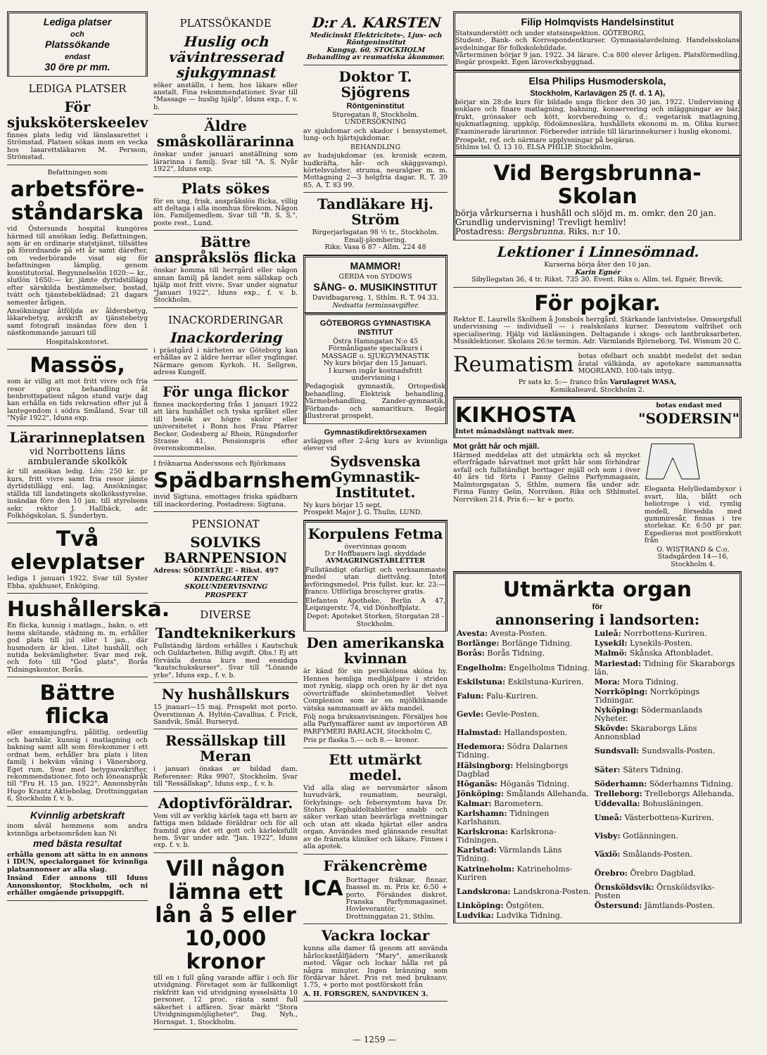Lediga platser
och
Platssökande
endast
30 öre pr mm.
LEDIGA PLATSER
För sjuksköterskeelev
finnes plats ledig vid länslasarettet i Strömstad. Platsen sökas inom en vecka hos lasarettsläkaren M. Persson, Strömstad.
Befattningen som
arbetsföre-ståndarska
vid Östersunds hospital kungöres härmed till ansökan ledig. Befattningen, som är en ordinarie statstjänst, tillsättes på förordnande på ett år samt därefter, om vederbörande visat sig för befattningen lämplig, genom konstitutorial. Begynnelselön 1020:— kr., slutlön 1650:— kr. jämte dyrtidstillägg efter särskilda bestämmelser, bostad, tvätt och tjänstebeklädnad; 21 dagars semester årligen.
Ansökningar åtföljda av åldersbetyg, läkarebetyg, avskrift av tjänstebetyg samt fotografi insändas före den 1 nästkommande januari till
Hospitalskontoret.
Massös,
som är villig att mot fritt vivre och fria resor giva behandling åt benbrottspatient någon stund varje dag kan erhålla en tids rekreation efter jul å lantegendom i södra Småland. Svar till "Nyår 1922", Iduns exp.
Lärarinneplatsen
vid Norrbottens läns ambulerande skolkök
är till ansökan ledig. Lön: 250 kr. pr kurs, fritt vivre samt fria resor jämte dyrtidstillägg enl. lag. Ansökningar, ställda till landstingets skolköksstyrelse, insändas före den 10 jan. till styrelsens sekr. rektor J. Hallbäck, adr. Folkhögskolan, S. Sunderbyn.
Två elevplatser
lediga 1 januari 1922. Svar till Syster Ebba, sjukhuset, Enköping.
Hushållerska.
En flicka, kunnig i matlagn., bakn. o. ett hems skötande, städning m. m. erhåller god plats till jul eller 1 jan., där husmodern är klen. Litet hushåll, och nutida bekvämligheter. Svar med rek. och foto till "God plats", Borås Tidningskontor, Borås.
Bättre flicka
eller ensamjungfru, pålitlig, ordentlig och barnkär, kunnig i matlagning och bakning samt allt som förekommer i ett ordnat hem, erhåller bra plats i liten familj i bekväm våning i Vänersborg. Eget rum. Svar med betygsavskrifter, rekommendationer, foto och löneanspråk till "Fru H. 15 jan. 1922", Annonsbyrån Hugo Krantz Aktiebolag, Drottninggatan 6, Stockholm f. v. b.
Kvinnlig arbetskraft
inom såväl hemmens som andra kvinnliga arbetsområden kan Ni
med bästa resultat
erhålla genom att sätta in en annons i IDUN, specialorganet för kvinnliga platsannonser av alla slag.
Insänd Eder annons till Iduns Annonskontor, Stockholm, och ni erhåller omgående prisuppgift.
PLATSSÖKANDE
Huslig och vävintresserad sjukgymnast
söker anställn. i hem, hos läkare eller anstalt. Fina rekommendationer. Svar till "Massage — huslig hjälp", Iduns exp., f. v. b.
Äldre småskollärarinna
önskar under januari anställning som lärarinna i familj. Svar till "A. S. Nyår 1922", Iduns exp.
Plats sökes
för en ung, frisk, anspråkslös flicka, villig att deltaga i alla inomhus förekom. Någon lön. Familjemedlem. Svar till "B. S. S.", poste rest., Lund.
Bättre anspråkslös flicka
önskar komma till herrgård eller någon annan familj på landet som sällskap och hjälp mot fritt vivre. Svar under signatur "Januari 1922", Iduns exp., f. v. b. Stockholm.
INACKORDERINGAR
Inackordering
i prästgård i närheten av Göteborg kan erhållas av 2 äldre herrar eller ynglingar. Närmare genom Kyrkoh. H. Sellgren, adress Kungelf.
För unga flickor
finnes inackordering från 1 januari 1922 att lära hushållet och tyska språket eller till besök av högre skolor eller universitetet i Bonn hos Frau Pfarrer Becker, Godesberg a/ Rhein, Rüngsdorfer Strasse 41. Pensionspris efter överenskommelse.
I fröknarna Anderssons och Björkmans
Spädbarnshem
invid Sigtuna, emottages friska spädbarn till inackordering. Postadress: Sigtuna.
PENSIONAT
SOLVIKS BARNPENSION
Adress: SÖDERTÄLJE - Rikst. 497
KINDERGARTEN SKOLUNDERVISNING
PROSPEKT
DIVERSE
Tandteknikerkurs
Fullständig lärdom erhålles i Kautschuk och Guldarbeten. Billig avgift. Obs.! Ej att förväxla denna kurs med ensidiga "kautschukskurser". Svar till "Lönande yrke", Iduns exp., f. v. b.
Ny hushållskurs
15 jnauari—15 maj. Prospekt mot porto. Överstinnan A. Hyltén-Cavallius, f. Frick, Sandvik, Smål. Burseryd.
Ressällskap till Meran
i januari önskas av bildad dam. Referenser: Riks 9907, Stockholm. Svar till "Ressällskap", Iduns exp., f. v. b.
Adoptivföräldrar.
Vem vill av verklig kärlek taga ett barn av fattiga men bildade föräldrar och för all framtid giva det ett gott och kärleksfullt hem. Svar under adr. "Jan. 1922", Iduns exp. f. v. b.
Vill någon lämna ett lån å 5 eller 10,000 kronor
till en i full gång varande affär i och för utvidgning. Företaget som är fullkomligt riskfritt kan vid utvidgning sysselsätta 10 personer. 12 proc. ränta samt full säkerhet i affären. Svar märkt "Stora Utvidgningsmöjligheter", Dag. Nyh., Hornsgat. 1, Stockholm.
D:r A. KARSTEN
Medicinskt Elektricitets-, Ljus- och Röntgeninstitut
Kungsg. 60, STOCKHOLM
Behandling av reumatiska åkommor.
Doktor T. Sjögrens
Röntgeninstitut
Sturegatan 8, Stockholm.
UNDERSÖKNING
av sjukdomar och skador i bensystemet, lung- och hjärtsjukdomar.
BEHANDLING
av hudsjukdomar (ss. kronisk eczem, hudkräfta, hår- och skäggsvamp), körtelsvulster, struma, neuralgier m. m. Mottagning 2—3 helgfria dagar. R. T. 39 85. A. T. 83 99.
Tandläkare Hj. Ström
Birgerjarlsgatan 98 ½ tr., Stockholm.
Emalj-plombering.
Riks: Vasa 6 87 - Allm. 224 48
MAMMOR!
GERDA von SYDOWS
SÅNG- o. MUSIKINSTITUT
Davidbagaresg. 1, Sthlm. R. T. 94 33.
Nedsatta terminsavgifter.
GÖTEBORGS GYMNASTISKA INSTITUT
Östra Hamngatan N:o 45
Förmånligaste specialkurs i
MASSAGE o. SJUKGYMNASTIK
Ny kurs börjar den 15 Januari.
I kursen ingår kostnadsfritt undervisning i
Pedagogisk gymnastik, Ortopedisk behandling, Elektrisk behandling, Värmebehandling, Zander-gymnastik, Förbands- och samaritkurs. Begär illustrerat prospekt.
Gymnastikdirektörsexamen
avlägges efter 2-årig kurs av kvinnliga elever vid
Sydsvenska Gymnastik-Institutet.
Ny kurs börjar 15 sept.
Prospekt Major J. G. Thulin, LUND.
Korpulens Fetma
övervinnas genom
D:r Hoffbauers lagl. skyddade
AVMAGRINGSTABLETTER
Fullständigt ofarligt och verksammaste medel utan diettvång. Intet avföringsmedel. Pris fullst. kur. kr. 23:— franco. Utförliga broschyrer gratis.
Elefanten Apotheke, Berlin A 47, Leipzigerstr. 74, vid Dönhoffplatz.
Depot: Apoteket Storken, Storgatan 28 - Stockholm.
Den amerikanska kvinnan
är känd för sin persikolena sköna hy. Hennes hemliga medhjälpare i striden mot rynkig, slapp och oren hy är det nya oöverträffade skönhetsmedlet Velvet Complexion som är en mjölkliknande vätska sammansatt av äkta mandel.
Följ noga bruksanvisningen. Försäljes hos alla Parfymaffärer samt av importören AB PARFYMERI BARLACH, Stockholm C.
Pris pr flaska 5.— och 8.— kronor.
Ett utmärkt medel.
Vid alla slag av nervsmärtor såsom huvudvärk, reumatism, neuralgi, förkylnings- och febersymtom hava Dr. Stohrs Kephaldoltabletter snabb och säker verkan utan besvärliga svettningar och utan att skada hjärtat eller andra organ. Användes med glänsande resultat av de främsta kliniker och läkare. Finnes i alla apotek.
Fräkencrème
ICA
Borttager fräknar, finnar, fnassel m. m. Pris kr. 6:50 + porto. Försändes diskret. Franska Parfymmagasinet, Hovleverantör, Drottninggatan 21, Sthlm.
Vackra lockar
kunna alla damer få genom att använda hårlocksstålfjädern "Mary", amerikansk metod. Vågar och lockar hålla ret på några minuter. Ingen bränning som fördärvar håret. Pris ret med bruksanv. 1.75, + porto mot postförskott från
A. H. FORSGREN, SANDVIKEN 3.
Filip Holmqvists Handelsinstitut
Statsunderstött och under statsinspektion. GÖTEBORG.
Student-, Bank- och Korrespondentkurser. Gymnasialavdelning. Handelsskolans avdelningar för folkskolebildade.
Vårterminen börjar 9 jan. 1922. 34 lärare. C:a 800 elever årligen. Platsförmedling. Begär prospekt. Egen läroverksbyggnad.
Elsa Philips Husmoderskola,
Stockholm, Karlavägen 25 (f. d. 1 A),
börjar sin 28:de kurs för bildade unga flickor den 30 jan. 1922. Undervisning i enklare och finare matlagning, bakning, konservering och inläggningar av bär, frukt, grönsaker och kött, korvberedning o. d.; vegetarisk matlagning, sjukmatlagning, uppköp, födoämneslära, hushållets ekonomi m. m. Olika kurser. Examinerade lärarinnor. Förbereder inträde till lärarinnekurser i huslig ekonomi.
Prospekt, ref. och närmare upplysningar på begäran.
Sthlms tel. Ö. 13 10. ELSA PHILIP, Stockholm.
Vid Bergsbrunna-Skolan
börja vårkurserna i hushåll och slöjd m. m. omkr. den 20 jan.
Grundlig undervisning! Trevligt hemliv!
Postadress: Bergsbrunna. Riks. n:r 10.
Lektioner i Linnesömnad.
Kurserna börja åter den 10 jan.
Karin Egnér
Sibyllegatan 36, 4 tr. Rikst. 735 30. Event. Riks o. Allm. tel. Egnér, Brevik.
För pojkar.
Rektor E. Laurells Skolhem å Jonsbols herrgård. Stärkande lantvistelse. Omsorgsfull undervisning — individuell — i realskolans kurser. Dessutom valfrihet och specialisering. Hjälp vid läxläsningen. Deltagande i skogs- och lantbruksarbeten. Musiklektioner. Skolans 26:te termin. Adr. Värmlands Björneborg. Tel. Wisnum 20 C.
Reumatism
botas ofelbart och snabbt medelst det sedan åratal välkända, av apotekare sammansatta MOORLAND. 100-tals intyg.
Pr sats kr. 5:— franco från Varulagret WASA,
Kemikalieavd. Stockholm 2.
KIKHOSTA
Intet månadslångt nattvak mer.
botas endast med
"SODERSIN"
Mot grått hår och mjäll.
Härmed meddelas att det utmärkta och så mycket efterfrågade hårvattnet mot grått hår som förhindrar avfall och fullständigt borttager mjäll och som i över 40 års tid förts i Fanny Gelins Parfymmagasin, Malmtorgsgatan 5, Sthlm, numera fås under adr. Firma Fanny Gelin, Norrviken. Riks och Sthlmstel. Norrviken 214. Pris 6:— kr + porto.
Eleganta Helylledambyxor i svart, lila, blått och heliotrope i vid, rymlig modell, försedda med gummiresår, finnas i tre storlekar. Kr. 6:50 pr par. Expedieras mot postförskott från
O. WISTRAND & C:o,
Stadsgården 14—16, Stockholm 4.
Utmärkta organ
för
annonsering i landsorten:
| Avesta: Avesta-Posten. | Luleå: Norrbottens-Kuriren. |
| Borlänge: Borlänge Tidning. | Lysekil: Lysekils-Posten. |
| Borås: Borås Tidning. | Malmö: Skånska Aftonbladet. |
| Engelholm: Engelholms Tidning. | Mariestad: Tidning för Skaraborgs län. |
| Eskilstuna: Eskilstuna-Kuriren. | Mora: Mora Tidning. |
| Falun: Falu-Kuriren. | Norrköping: Norrköpings Tidningar. |
| Gevle: Gevle-Posten. | Nyköping: Södermanlands Nyheter. |
| Halmstad: Hallandsposten. | Skövde: Skaraborgs Läns Annonsblad |
| Hedemora: Södra Dalarnes Tidning. | Sundsvall: Sundsvalls-Posten. |
| Hälsingborg: Helsingborgs Dagblad | Säter: Säters Tidning. |
| Höganäs: Höganäs Tidning. | Söderhamn: Söderhamns Tidning. |
| Jönköping: Smålands Allehanda. | Trelleborg: Trelleborgs Allehanda. |
| Kalmar: Barometern. | Uddevalla: Bohusläningen. |
| Karlshamn: Tidningen Karlshamn. | Umeå: Västerbottens-Kuriren. |
| Karlskrona: Karlskrona-Tidningen. | Visby: Gotlänningen. |
| Karlstad: Värmlands Läns Tidning. | Växiö: Smålands-Posten. |
| Katrineholm: Katrineholms-Kuriren | Örebro: Örebro Dagblad. |
| Landskrona: Landskrona-Posten. | Örnsköldsvik: Örnsköldsviks-Posten |
| Linköping: Östgöten. | Östersund: Jämtlands-Posten. |
| Ludvika: Ludvika Tidning. | |
— 1259 —